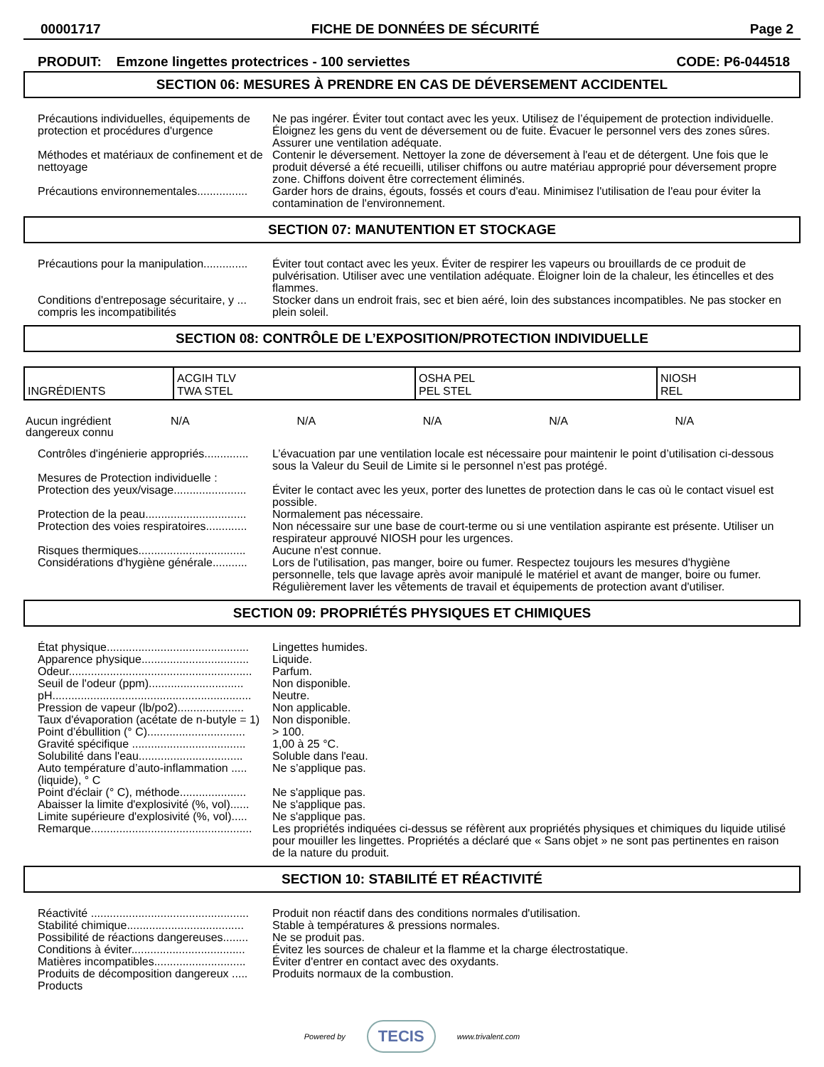00001717 FICHE DE DONNÉES DE SÉCURITÉ Page 2
PRODUIT: Emzone lingettes protectrices - 100 serviettes CODE: P6-044518
SECTION 06: MESURES À PRENDRE EN CAS DE DÉVERSEMENT ACCIDENTEL
| Précautions individuelles, équipements de protection et procédures d'urgence | Ne pas ingérer. Éviter tout contact avec les yeux. Utilisez de l’équipement de protection individuelle. Éloignez les gens du vent de déversement ou de fuite. Évacuer le personnel vers des zones sûres. Assurer une ventilation adéquate. |
| Méthodes et matériaux de confinement et de nettoyage | Contenir le déversement. Nettoyer la zone de déversement à l'eau et de détergent. Une fois que le produit déversé a été recueilli, utiliser chiffons ou autre matériau approprié pour déversement propre zone. Chiffons doivent être correctement éliminés. |
| Précautions environnementales................ | Garder hors de drains, égouts, fossés et cours d'eau. Minimisez l'utilisation de l'eau pour éviter la contamination de l'environnement. |
SECTION 07: MANUTENTION ET STOCKAGE
| Précautions pour la manipulation.............. | Éviter tout contact avec les yeux. Éviter de respirer les vapeurs ou brouillards de ce produit de pulvérisation. Utiliser avec une ventilation adéquate. Éloigner loin de la chaleur, les étincelles et des flammes. |
| Conditions d'entreposage sécuritaire, y ... compris les incompatibilités | Stocker dans un endroit frais, sec et bien aéré, loin des substances incompatibles. Ne pas stocker en plein soleil. |
SECTION 08: CONTRÔLE DE L’EXPOSITION/PROTECTION INDIVIDUELLE
| INGRÉDIENTS | ACGIH TLV TWA STEL | OSHA PEL PEL STEL | NIOSH REL |
| --- | --- | --- | --- |
| Aucun ingrédient dangereux connu | N/A | N/A | N/A | N/A | N/A |
| Contrôles d'ingénierie appropriés.............. | L’évacuation par une ventilation locale est nécessaire pour maintenir le point d’utilisation ci-dessous sous la Valeur du Seuil de Limite si le personnel n’est pas protégé. |
| Mesures de Protection individuelle : Protection des yeux/visage....................... | Éviter le contact avec les yeux, porter des lunettes de protection dans le cas où le contact visuel est possible. |
| Protection de la peau................................ | Normalement pas nécessaire. |
| Protection des voies respiratoires............. | Non nécessaire sur une base de court-terme ou si une ventilation aspirante est présente. Utiliser un respirateur approuvé NIOSH pour les urgences. |
| Risques thermiques.................................. | Aucune n'est connue. |
| Considérations d'hygiène générale........... | Lors de l'utilisation, pas manger, boire ou fumer. Respectez toujours les mesures d'hygiène personnelle, tels que lavage après avoir manipulé le matériel et avant de manger, boire ou fumer. Régulièrement laver les vêtements de travail et équipements de protection avant d'utiliser. |
SECTION 09: PROPRIÉTÉS PHYSIQUES ET CHIMIQUES
| État physique............................................. | Lingettes humides. |
| Apparence physique.................................. | Liquide. |
| Odeur.......................................................... | Parfum. |
| Seuil de l'odeur (ppm).............................. | Non disponible. |
| pH............................................................... | Neutre. |
| Pression de vapeur (lb/po2)..................... | Non applicable. |
| Taux d'évaporation (acétate de n-butyle = 1) | Non disponible. |
| Point d’ébullition (° C)............................... | > 100. |
| Gravité spécifique .................................... | 1,00 à 25 °C. |
| Solubilité dans l'eau................................. | Soluble dans l'eau. |
| Auto température d’auto-inflammation ..... (liquide), ° C | Ne s’applique pas. |
| Point d'éclair (° C), méthode..................... | Ne s'applique pas. |
| Abaisser la limite d'explosivité (%, vol)...... | Ne s'applique pas. |
| Limite supérieure d'explosivité (%, vol)..... | Ne s'applique pas. |
| Remarque................................................... | Les propriétés indiquées ci-dessus se réfèrent aux propriétés physiques et chimiques du liquide utilisé pour mouiller les lingettes. Propriétés a déclaré que « Sans objet » ne sont pas pertinentes en raison de la nature du produit. |
SECTION 10: STABILITÉ ET RÉACTIVITÉ
| Réactivité .................................................. | Produit non réactif dans des conditions normales d'utilisation. |
| Stabilité chimique..................................... | Stable à températures & pressions normales. |
| Possibilité de réactions dangereuses........ | Ne se produit pas. |
| Conditions à éviter.................................... | Évitez les sources de chaleur et la flamme et la charge électrostatique. |
| Matières incompatibles............................. | Éviter d'entrer en contact avec des oxydants. |
| Produits de décomposition dangereux ..... Products | Produits normaux de la combustion. |
Powered by TECIS www.trivalent.com